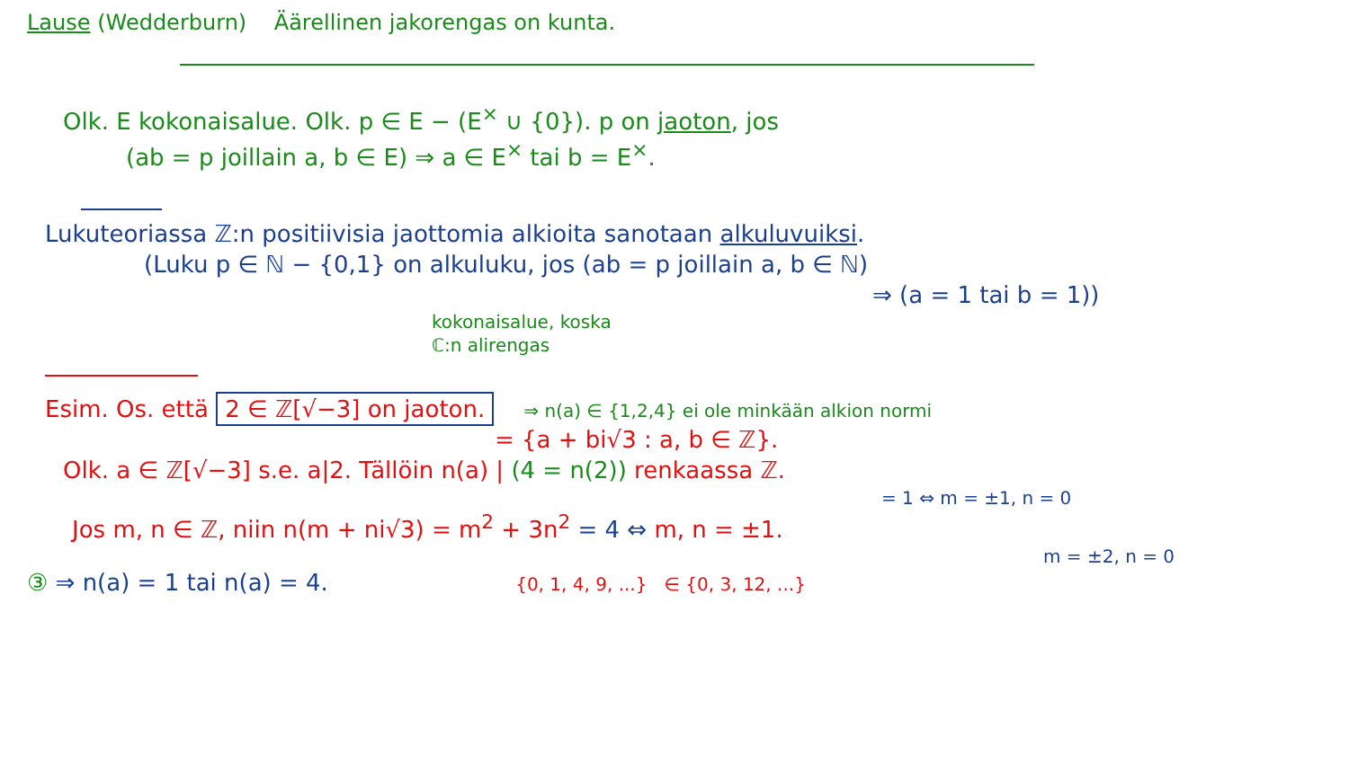Lause (Wedderburn) Äärellinen jakorengas on kunta.
Olk. E kokonaisalue. Olk. p ∈ E − (E<sup>×</sup> ∪ {0}). p on jaoton, jos
(ab = p joillain a, b ∈ E) ⇒ a ∈ E<sup>×</sup> tai b = E<sup>×</sup>.
Lukuteoriassa ℤ:n positiivisia jaottomia alkioita sanotaan alkuluvuiksi.
(Luku p ∈ ℕ − {0,1} on alkuluku, jos (ab = p joillain a, b ∈ ℕ)
⇒ (a = 1 tai b = 1))
kokonaisalue, koska
ℂ:n alirengas
Esim. Os. että 2 ∈ ℤ[√−3] on jaoton. ⇒ n(a) ∈ {1,2,4} ei ole minkään alkion normi
= {a + bi√3 : a, b ∈ ℤ}.
Olk. a ∈ ℤ[√−3] s.e. a|2. Tällöin n(a) | (4 = n(2)) renkaassa ℤ.
= 1 ⇔ m = ±1, n = 0
Jos m, n ∈ ℤ, niin n(m + ni√3) = m<sup>2</sup> + 3n<sup>2</sup> = 4 ⇔ m, n = ±1.
m = ±2, n = 0
③ ⇒ n(a) = 1 tai n(a) = 4. {0, 1, 4, 9, ...} ∈ {0, 3, 12, ...}